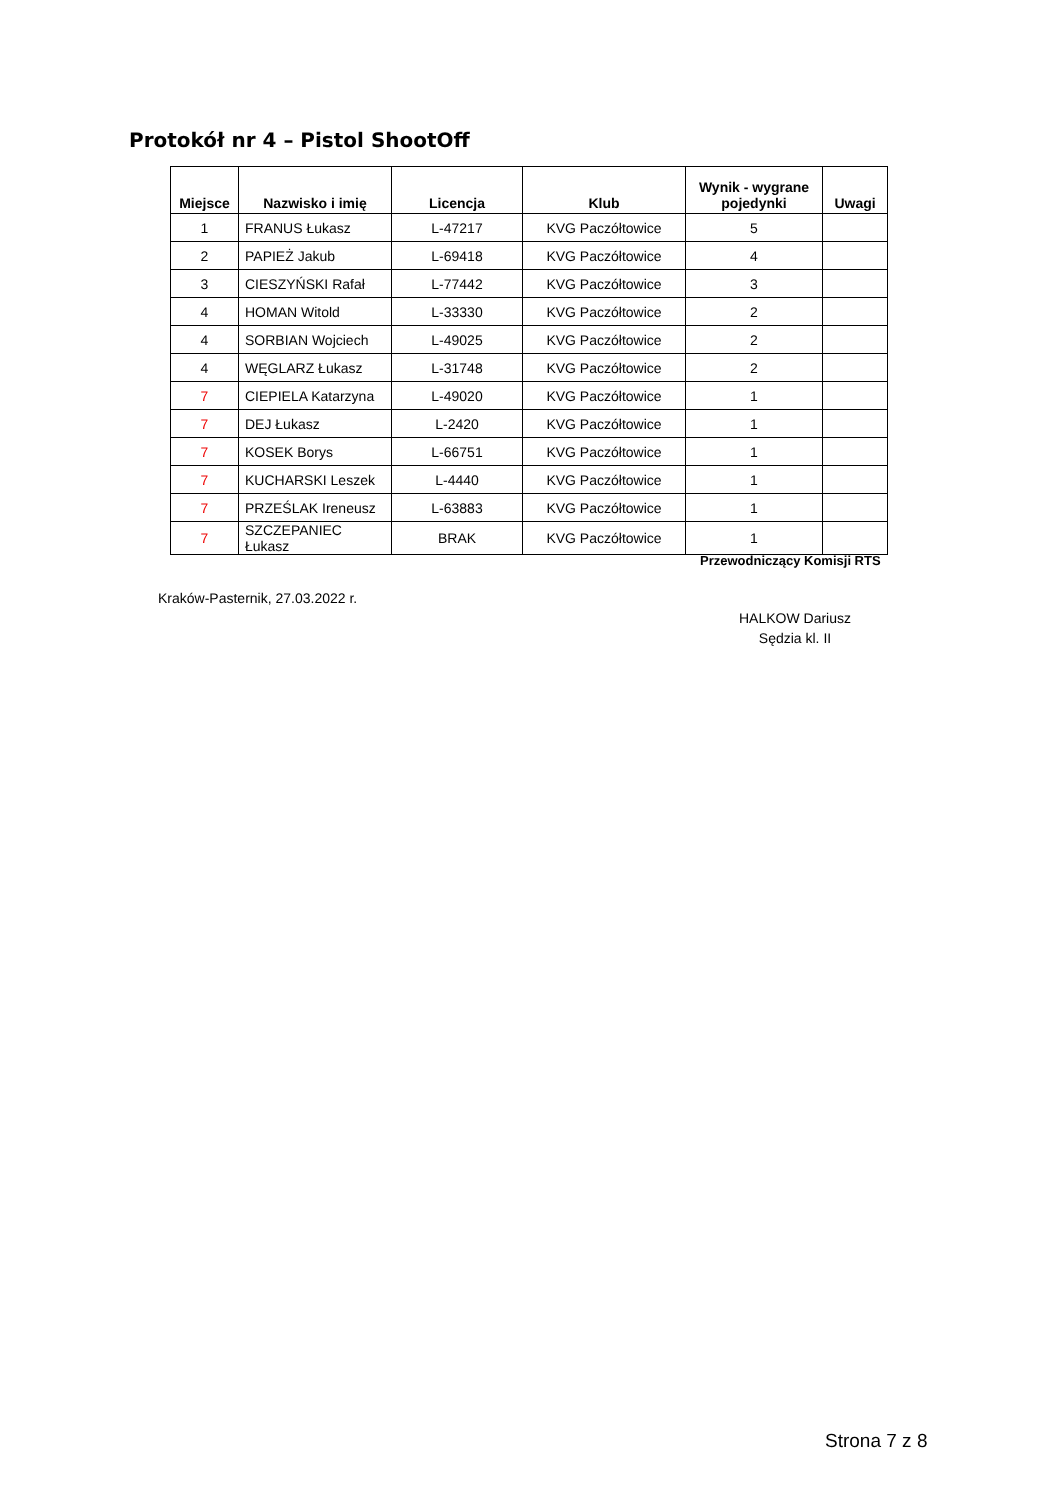Protokół nr 4 – Pistol ShootOff
| Miejsce | Nazwisko i imię | Licencja | Klub | Wynik - wygrane pojedynki | Uwagi |
| --- | --- | --- | --- | --- | --- |
| 1 | FRANUS Łukasz | L-47217 | KVG Paczółtowice | 5 | |
| 2 | PAPIEŻ Jakub | L-69418 | KVG Paczółtowice | 4 | |
| 3 | CIESZYŃSKI Rafał | L-77442 | KVG Paczółtowice | 3 | |
| 4 | HOMAN Witold | L-33330 | KVG Paczółtowice | 2 | |
| 4 | SORBIAN Wojciech | L-49025 | KVG Paczółtowice | 2 | |
| 4 | WĘGLARZ Łukasz | L-31748 | KVG Paczółtowice | 2 | |
| 7 | CIEPIELA Katarzyna | L-49020 | KVG Paczółtowice | 1 | |
| 7 | DEJ Łukasz | L-2420 | KVG Paczółtowice | 1 | |
| 7 | KOSEK Borys | L-66751 | KVG Paczółtowice | 1 | |
| 7 | KUCHARSKI Leszek | L-4440 | KVG Paczółtowice | 1 | |
| 7 | PRZEŚLAK Ireneusz | L-63883 | KVG Paczółtowice | 1 | |
| 7 | SZCZEPANIEC Łukasz | BRAK | KVG Paczółtowice | 1 | |
Przewodniczący Komisji RTS
Kraków-Pasternik, 27.03.2022 r.
HALKOW Dariusz
Sędzia kl. II
Strona 7 z 8